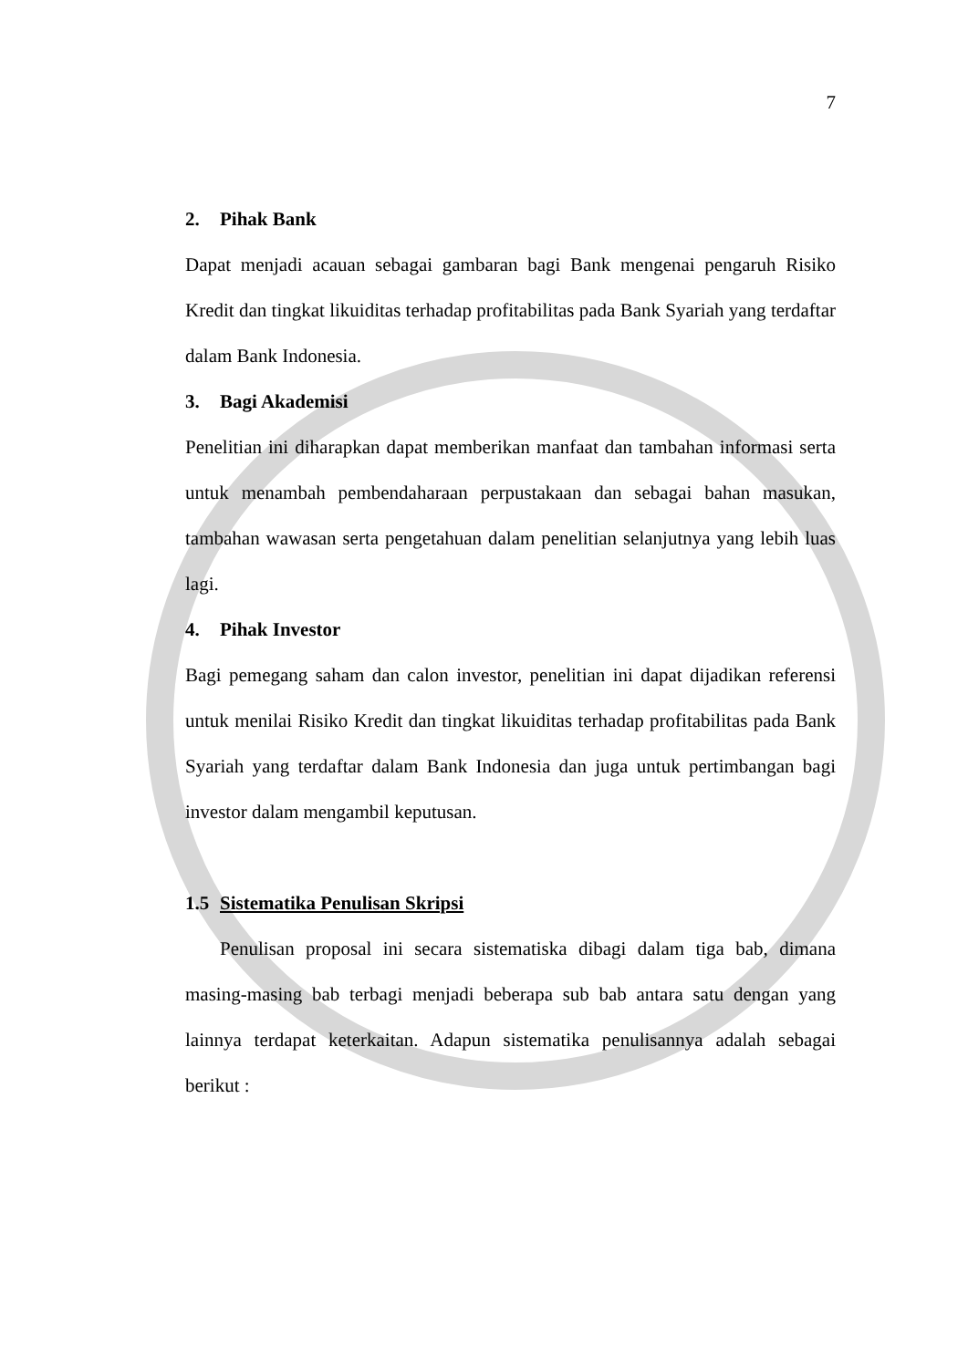7
2. Pihak Bank
Dapat menjadi acauan sebagai gambaran bagi Bank mengenai pengaruh Risiko Kredit dan tingkat likuiditas terhadap profitabilitas pada Bank Syariah yang terdaftar dalam Bank Indonesia.
3. Bagi Akademisi
Penelitian ini diharapkan dapat memberikan manfaat dan tambahan informasi serta untuk menambah pembendaharaan perpustakaan dan sebagai bahan masukan, tambahan wawasan serta pengetahuan dalam penelitian selanjutnya yang lebih luas lagi.
4. Pihak Investor
Bagi pemegang saham dan calon investor, penelitian ini dapat dijadikan referensi untuk menilai Risiko Kredit dan tingkat likuiditas terhadap profitabilitas pada Bank Syariah yang terdaftar dalam Bank Indonesia dan juga untuk pertimbangan bagi investor dalam mengambil keputusan.
1.5 Sistematika Penulisan Skripsi
Penulisan proposal ini secara sistematiska dibagi dalam tiga bab, dimana masing-masing bab terbagi menjadi beberapa sub bab antara satu dengan yang lainnya terdapat keterkaitan. Adapun sistematika penulisannya adalah sebagai berikut :